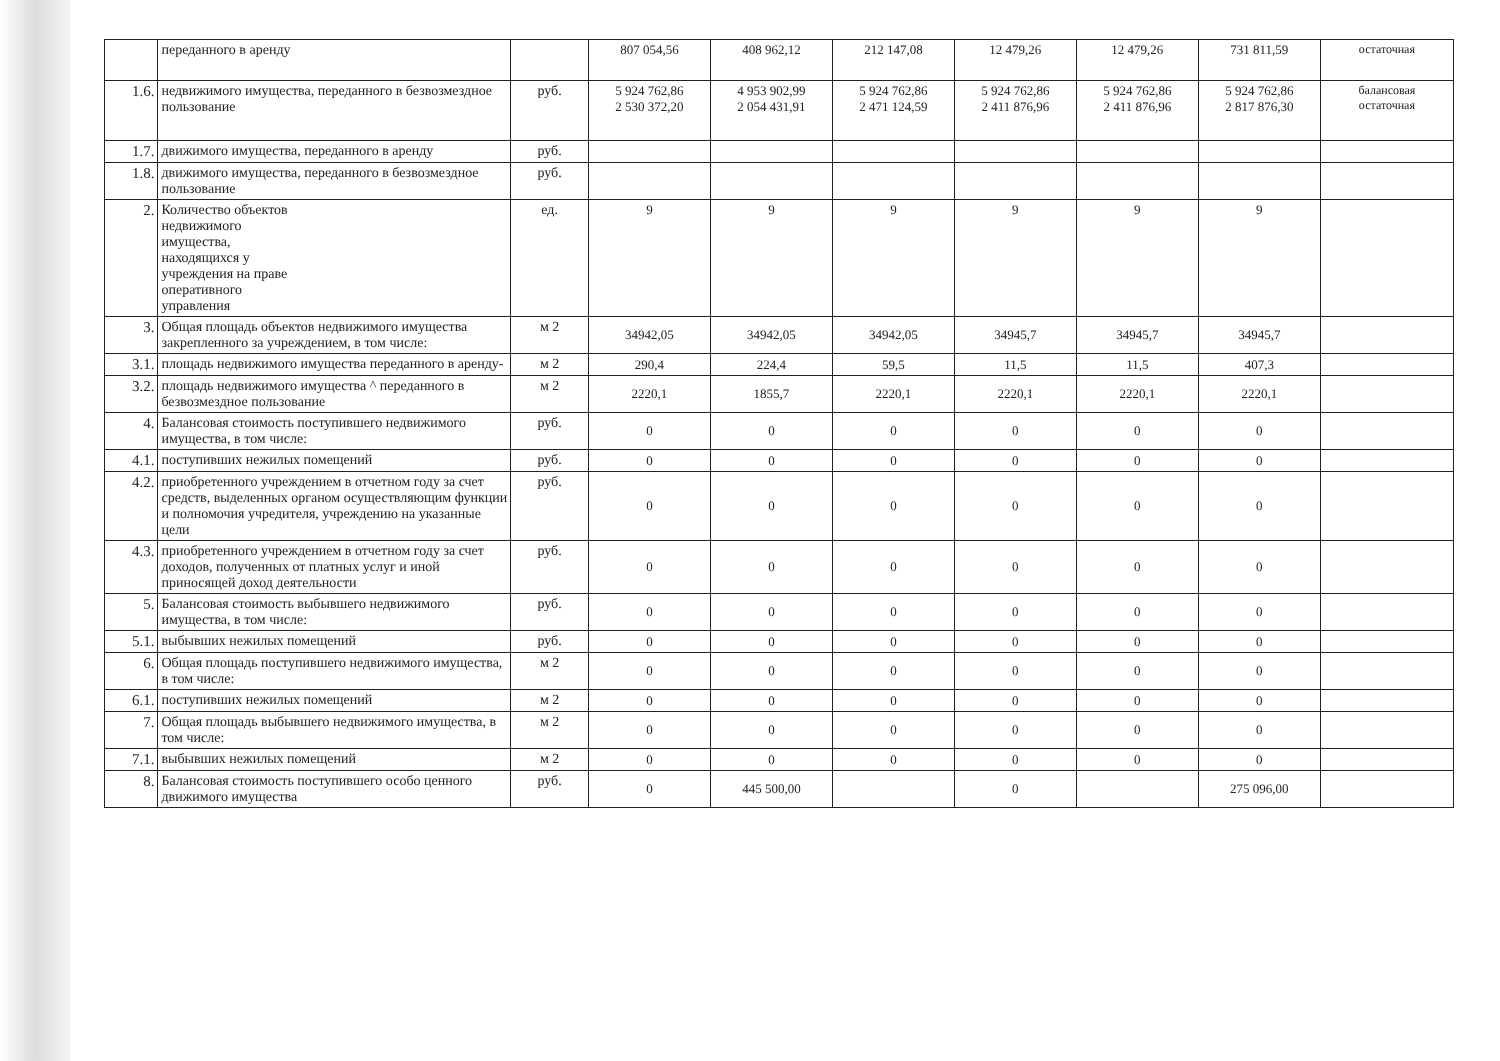| | переданного в аренду | | 807 054,56 | 408 962,12 | 212 147,08 | 12 479,26 | 12 479,26 | 731 811,59 | остаточная |
| 1.6. | недвижимого имущества, переданного в безвозмездное пользование | руб. | 5 924 762,86 2 530 372,20 | 4 953 902,99 2 054 431,91 | 5 924 762,86 2 471 124,59 | 5 924 762,86 2 411 876,96 | 5 924 762,86 2 411 876,96 | 5 924 762,86 2 817 876,30 | балансовая остаточная |
| 1.7. | движимого имущества, переданного в аренду | руб. | | | | | | | |
| 1.8. | движимого имущества, переданного в безвозмездное пользование | руб. | | | | | | | |
| 2. | Количество объектов недвижимого имущества, находящихся у учреждения на праве оперативного управления | ед. | 9 | 9 | 9 | 9 | 9 | 9 | |
| 3. | Общая площадь объектов недвижимого имущества закрепленного за учреждением, в том числе: | м 2 | 34942,05 | 34942,05 | 34942,05 | 34945,7 | 34945,7 | 34945,7 | |
| 3.1. | площадь недвижимого имущества переданного в аренду- | м 2 | 290,4 | 224,4 | 59,5 | 11,5 | 11,5 | 407,3 | |
| 3.2. | площадь недвижимого имущества ^ переданного в безвозмездное пользование | м 2 | 2220,1 | 1855,7 | 2220,1 | 2220,1 | 2220,1 | 2220,1 | |
| 4. | Балансовая стоимость поступившего недвижимого имущества, в том числе: | руб. | 0 | 0 | 0 | 0 | 0 | 0 | |
| 4.1. | поступивших нежилых помещений | руб. | 0 | 0 | 0 | 0 | 0 | 0 | |
| 4.2. | приобретенного учреждением в отчетном году за счет средств, выделенных органом осуществляющим функции и полномочия учредителя, учреждению на указанные цели | руб. | 0 | 0 | 0 | 0 | 0 | 0 | |
| 4.3. | приобретенного учреждением в отчетном году за счет доходов, полученных от платных услуг и иной приносящей доход деятельности | руб. | 0 | 0 | 0 | 0 | 0 | 0 | |
| 5. | Балансовая стоимость выбывшего недвижимого имущества, в том числе: | руб. | 0 | 0 | 0 | 0 | 0 | 0 | |
| 5.1. | выбывших нежилых помещений | руб. | 0 | 0 | 0 | 0 | 0 | 0 | |
| 6. | Общая площадь поступившего недвижимого имущества, в том числе: | м 2 | 0 | 0 | 0 | 0 | 0 | 0 | |
| 6.1. | поступивших нежилых помещений | м 2 | 0 | 0 | 0 | 0 | 0 | 0 | |
| 7. | Общая площадь выбывшего недвижимого имущества, в том числе: | м 2 | 0 | 0 | 0 | 0 | 0 | 0 | |
| 7.1. | выбывших нежилых помещений | м 2 | 0 | 0 | 0 | 0 | 0 | 0 | |
| 8. | Балансовая стоимость поступившего особо ценного движимого имущества | руб. | 0 | 445 500,00 | | 0 | | 275 096,00 | |